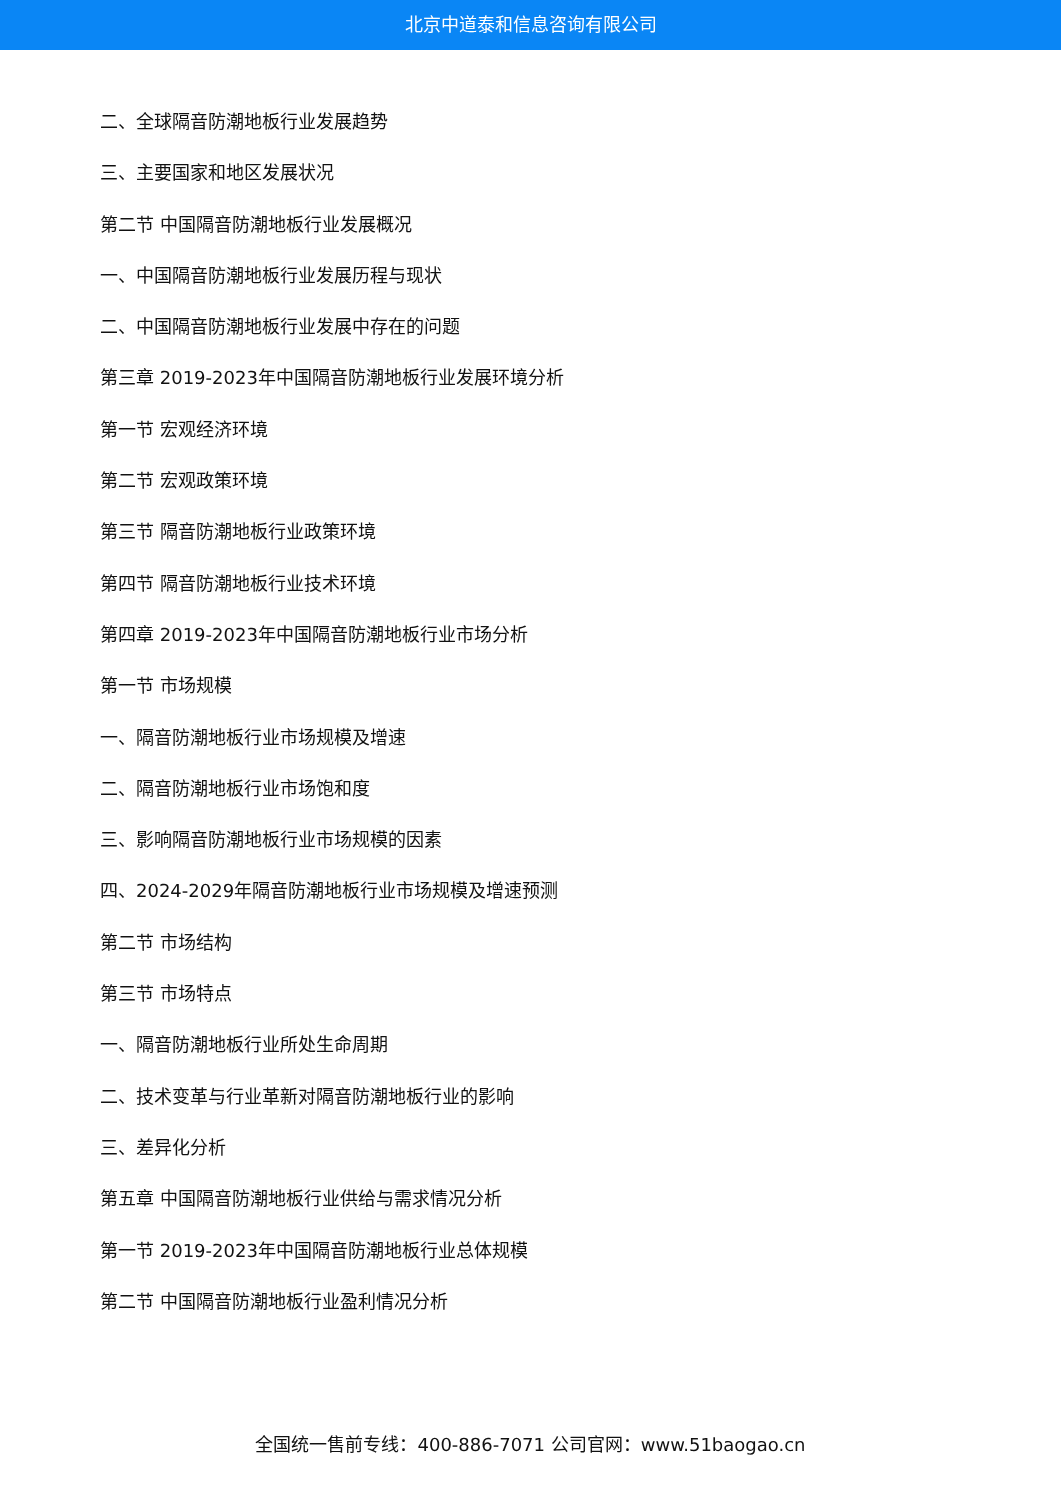北京中道泰和信息咨询有限公司
二、全球隔音防潮地板行业发展趋势
三、主要国家和地区发展状况
第二节 中国隔音防潮地板行业发展概况
一、中国隔音防潮地板行业发展历程与现状
二、中国隔音防潮地板行业发展中存在的问题
第三章 2019-2023年中国隔音防潮地板行业发展环境分析
第一节 宏观经济环境
第二节 宏观政策环境
第三节 隔音防潮地板行业政策环境
第四节 隔音防潮地板行业技术环境
第四章 2019-2023年中国隔音防潮地板行业市场分析
第一节 市场规模
一、隔音防潮地板行业市场规模及增速
二、隔音防潮地板行业市场饱和度
三、影响隔音防潮地板行业市场规模的因素
四、2024-2029年隔音防潮地板行业市场规模及增速预测
第二节 市场结构
第三节 市场特点
一、隔音防潮地板行业所处生命周期
二、技术变革与行业革新对隔音防潮地板行业的影响
三、差异化分析
第五章 中国隔音防潮地板行业供给与需求情况分析
第一节 2019-2023年中国隔音防潮地板行业总体规模
第二节 中国隔音防潮地板行业盈利情况分析
全国统一售前专线：400-886-7071 公司官网：www.51baogao.cn